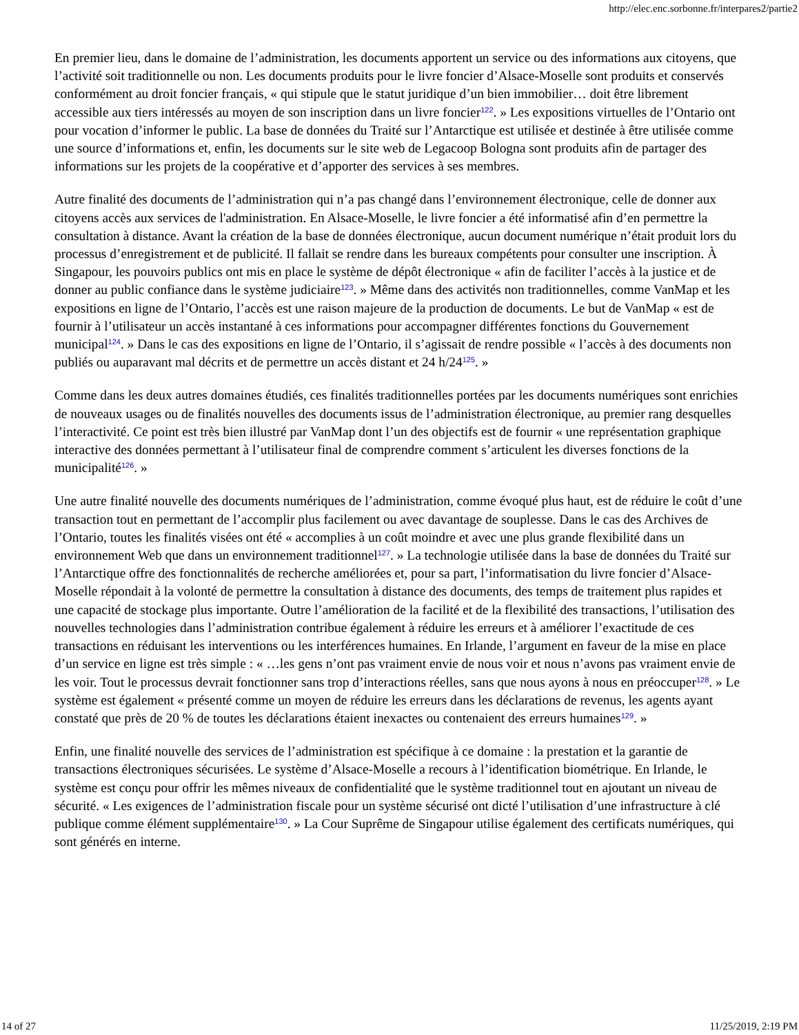http://elec.enc.sorbonne.fr/interpares2/partie2
En premier lieu, dans le domaine de l’administration, les documents apportent un service ou des informations aux citoyens, que l’activité soit traditionnelle ou non. Les documents produits pour le livre foncier d’Alsace-Moselle sont produits et conservés conformément au droit foncier français, « qui stipule que le statut juridique d’un bien immobilier… doit être librement accessible aux tiers intéressés au moyen de son inscription dans un livre foncier<sup>122</sup>. » Les expositions virtuelles de l’Ontario ont pour vocation d’informer le public. La base de données du Traité sur l’Antarctique est utilisée et destinée à être utilisée comme une source d’informations et, enfin, les documents sur le site web de Legacoop Bologna sont produits afin de partager des informations sur les projets de la coopérative et d’apporter des services à ses membres.
Autre finalité des documents de l’administration qui n’a pas changé dans l’environnement électronique, celle de donner aux citoyens accès aux services de l'administration. En Alsace-Moselle, le livre foncier a été informatisé afin d’en permettre la consultation à distance. Avant la création de la base de données électronique, aucun document numérique n’était produit lors du processus d’enregistrement et de publicité. Il fallait se rendre dans les bureaux compétents pour consulter une inscription. À Singapour, les pouvoirs publics ont mis en place le système de dépôt électronique « afin de faciliter l’accès à la justice et de donner au public confiance dans le système judiciaire<sup>123</sup>. » Même dans des activités non traditionnelles, comme VanMap et les expositions en ligne de l’Ontario, l’accès est une raison majeure de la production de documents. Le but de VanMap « est de fournir à l’utilisateur un accès instantané à ces informations pour accompagner différentes fonctions du Gouvernement municipal<sup>124</sup>. » Dans le cas des expositions en ligne de l’Ontario, il s’agissait de rendre possible « l’accès à des documents non publiés ou auparavant mal décrits et de permettre un accès distant et 24 h/24<sup>125</sup>. »
Comme dans les deux autres domaines étudiés, ces finalités traditionnelles portées par les documents numériques sont enrichies de nouveaux usages ou de finalités nouvelles des documents issus de l’administration électronique, au premier rang desquelles l’interactivité. Ce point est très bien illustré par VanMap dont l’un des objectifs est de fournir « une représentation graphique interactive des données permettant à l’utilisateur final de comprendre comment s’articulent les diverses fonctions de la municipalité<sup>126</sup>. »
Une autre finalité nouvelle des documents numériques de l’administration, comme évoqué plus haut, est de réduire le coût d’une transaction tout en permettant de l’accomplir plus facilement ou avec davantage de souplesse. Dans le cas des Archives de l’Ontario, toutes les finalités visées ont été « accomplies à un coût moindre et avec une plus grande flexibilité dans un environnement Web que dans un environnement traditionnel<sup>127</sup>. » La technologie utilisée dans la base de données du Traité sur l’Antarctique offre des fonctionnalités de recherche améliorées et, pour sa part, l’informatisation du livre foncier d’Alsace-Moselle répondait à la volonté de permettre la consultation à distance des documents, des temps de traitement plus rapides et une capacité de stockage plus importante. Outre l’amélioration de la facilité et de la flexibilité des transactions, l’utilisation des nouvelles technologies dans l’administration contribue également à réduire les erreurs et à améliorer l’exactitude de ces transactions en réduisant les interventions ou les interférences humaines. En Irlande, l’argument en faveur de la mise en place d’un service en ligne est très simple : « …les gens n’ont pas vraiment envie de nous voir et nous n’avons pas vraiment envie de les voir. Tout le processus devrait fonctionner sans trop d’interactions réelles, sans que nous ayons à nous en préoccuper<sup>128</sup>. » Le système est également « présenté comme un moyen de réduire les erreurs dans les déclarations de revenus, les agents ayant constaté que près de 20 % de toutes les déclarations étaient inexactes ou contenaient des erreurs humaines<sup>129</sup>. »
Enfin, une finalité nouvelle des services de l’administration est spécifique à ce domaine : la prestation et la garantie de transactions électroniques sécurisées. Le système d’Alsace-Moselle a recours à l’identification biométrique. En Irlande, le système est conçu pour offrir les mêmes niveaux de confidentialité que le système traditionnel tout en ajoutant un niveau de sécurité. « Les exigences de l’administration fiscale pour un système sécurisé ont dicté l’utilisation d’une infrastructure à clé publique comme élément supplémentaire<sup>130</sup>. » La Cour Suprême de Singapour utilise également des certificats numériques, qui sont générés en interne.
14 of 27 11/25/2019, 2:19 PM